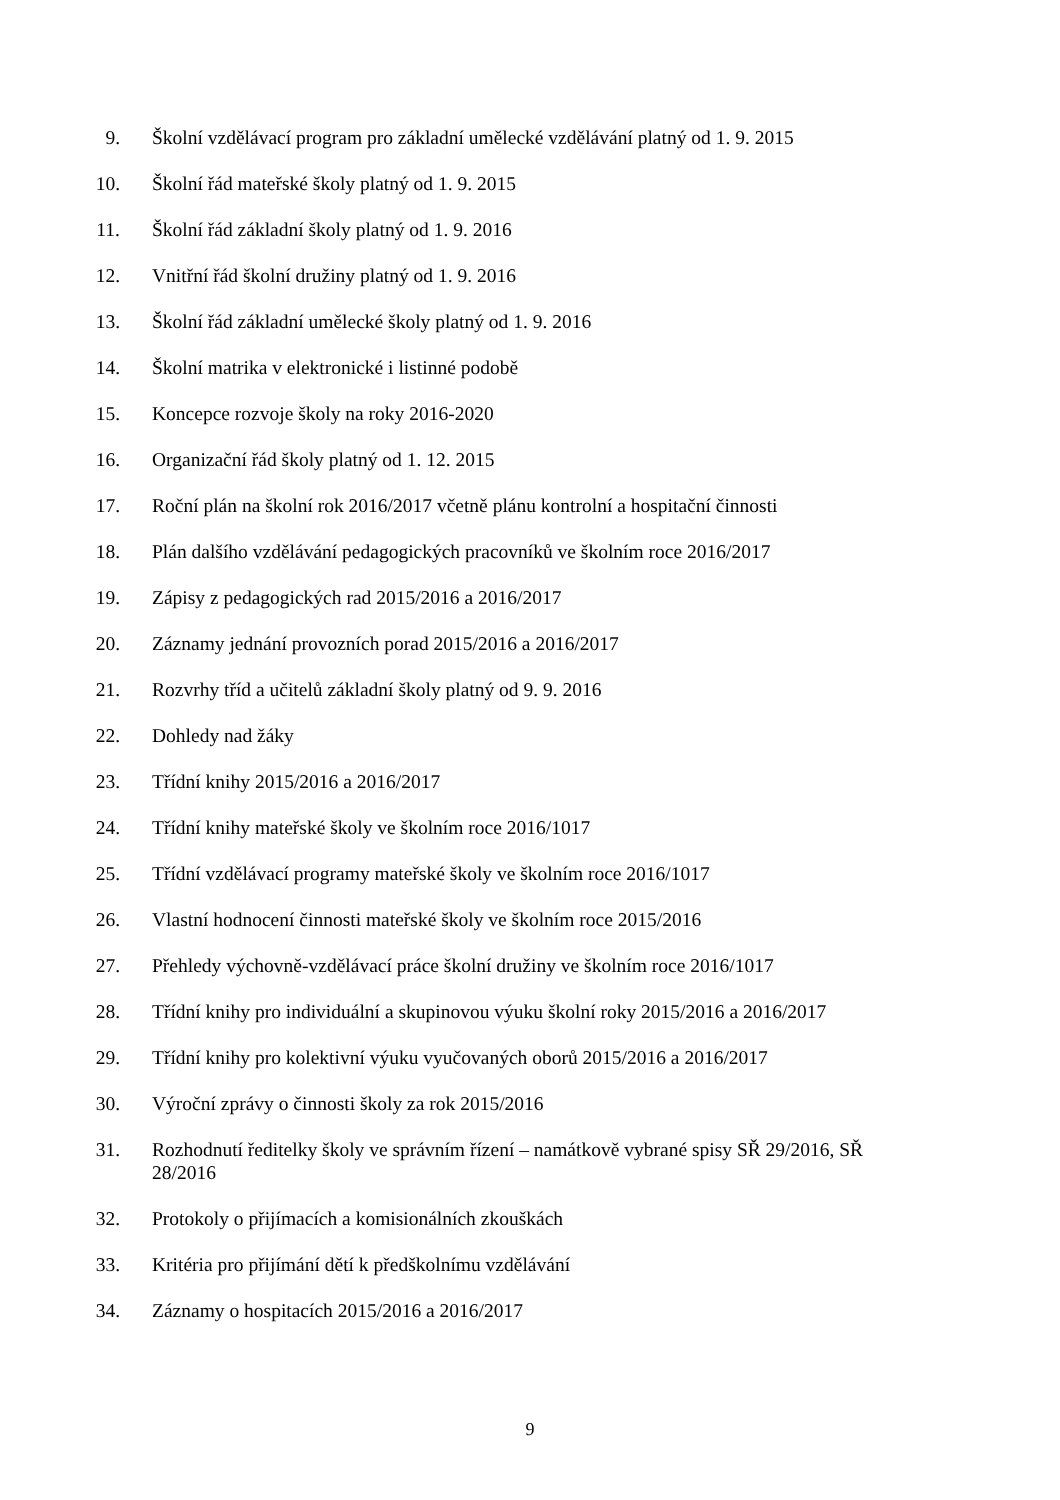9. Školní vzdělávací program pro základní umělecké vzdělávání platný od 1. 9. 2015
10. Školní řád mateřské školy platný od 1. 9. 2015
11. Školní řád základní školy platný od 1. 9. 2016
12. Vnitřní řád školní družiny platný od 1. 9. 2016
13. Školní řád základní umělecké školy platný od 1. 9. 2016
14. Školní matrika v elektronické i listinné podobě
15. Koncepce rozvoje školy na roky 2016-2020
16. Organizační řád školy platný od 1. 12. 2015
17. Roční plán na školní rok 2016/2017 včetně plánu kontrolní a hospitační činnosti
18. Plán dalšího vzdělávání pedagogických pracovníků ve školním roce 2016/2017
19. Zápisy z pedagogických rad 2015/2016 a 2016/2017
20. Záznamy jednání provozních porad 2015/2016 a 2016/2017
21. Rozvrhy tříd a učitelů základní školy platný od 9. 9. 2016
22. Dohledy nad žáky
23. Třídní knihy 2015/2016 a 2016/2017
24. Třídní knihy mateřské školy ve školním roce 2016/1017
25. Třídní vzdělávací programy mateřské školy ve školním roce 2016/1017
26. Vlastní hodnocení činnosti mateřské školy ve školním roce 2015/2016
27. Přehledy výchovně-vzdělávací práce školní družiny ve školním roce 2016/1017
28. Třídní knihy pro individuální a skupinovou výuku školní roky 2015/2016 a 2016/2017
29. Třídní knihy pro kolektivní výuku vyučovaných oborů 2015/2016 a 2016/2017
30. Výroční zprávy o činnosti školy za rok 2015/2016
31. Rozhodnutí ředitelky školy ve správním řízení – namátkově vybrané spisy SŘ 29/2016, SŘ 28/2016
32. Protokoly o přijímacích a komisionálních zkouškách
33. Kritéria pro přijímání dětí k předškolnímu vzdělávání
34. Záznamy o hospitacích 2015/2016 a 2016/2017
9